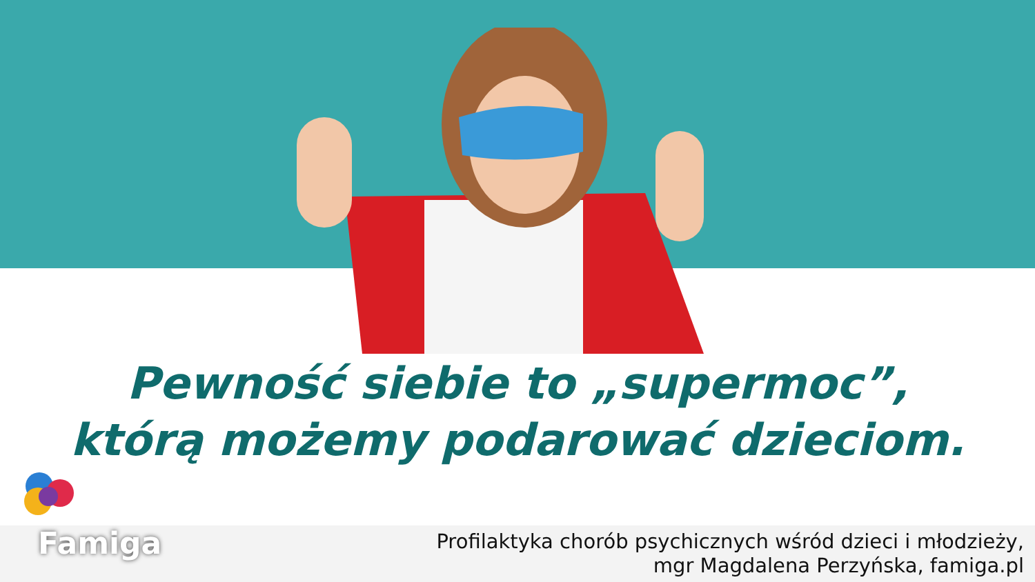Pewność siebie to „supermoc”,
którą możemy podarować dzieciom.
Famiga
Profilaktyka chorób psychicznych wśród dzieci i młodzieży,
mgr Magdalena Perzyńska, famiga.pl